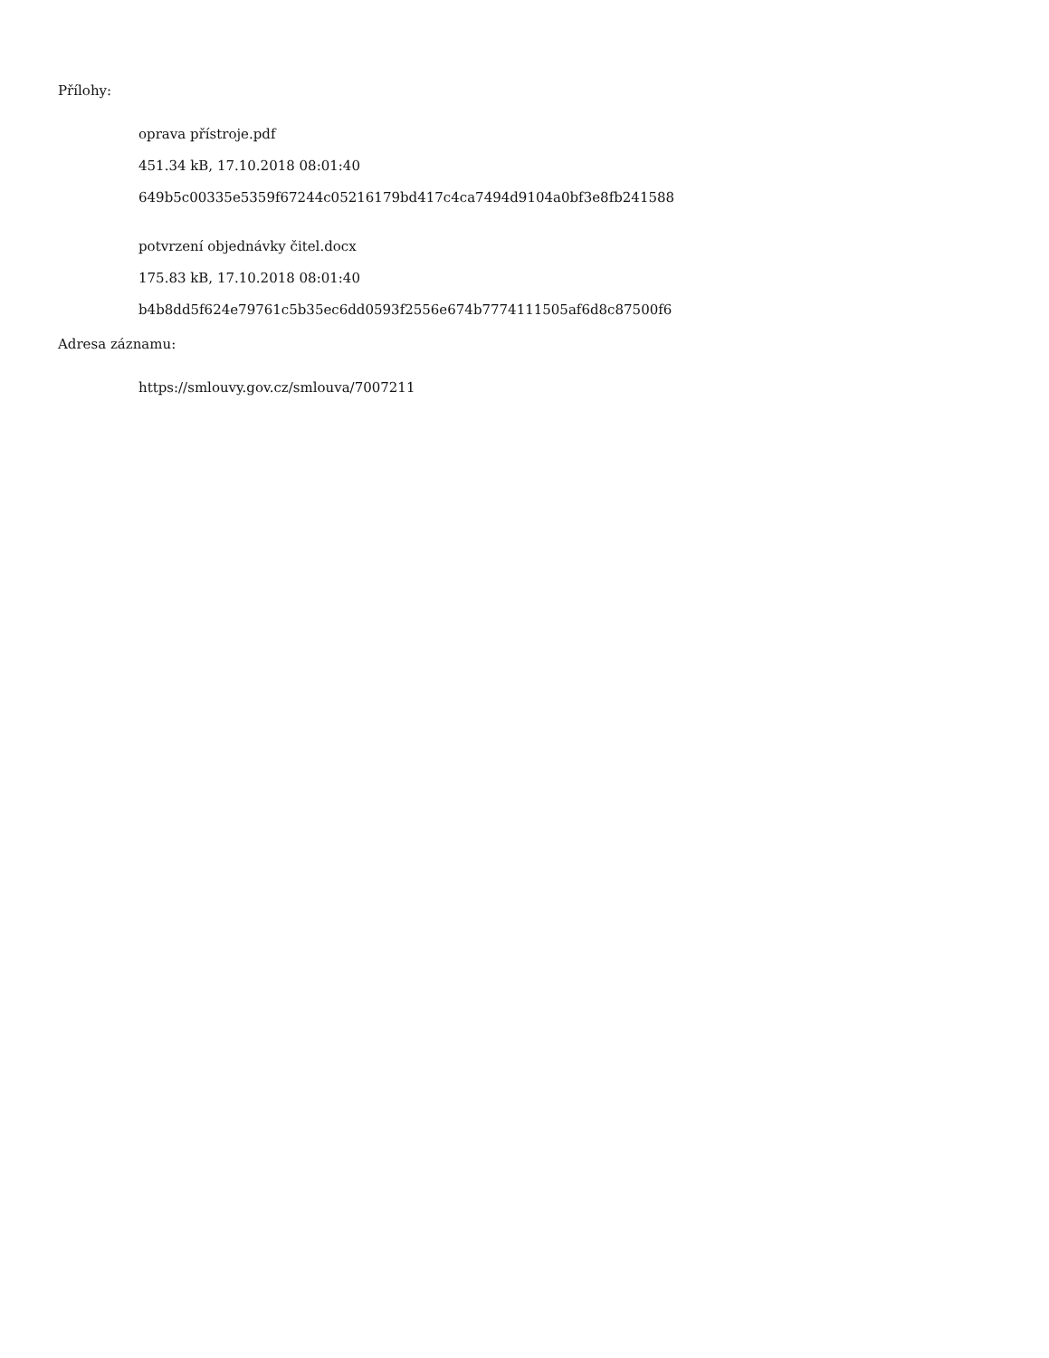Přílohy:
oprava přístroje.pdf
451.34 kB, 17.10.2018 08:01:40
649b5c00335e5359f67244c05216179bd417c4ca7494d9104a0bf3e8fb241588
potvrzení objednávky čitel.docx
175.83 kB, 17.10.2018 08:01:40
b4b8dd5f624e79761c5b35ec6dd0593f2556e674b7774111505af6d8c87500f6
Adresa záznamu:
https://smlouvy.gov.cz/smlouva/7007211